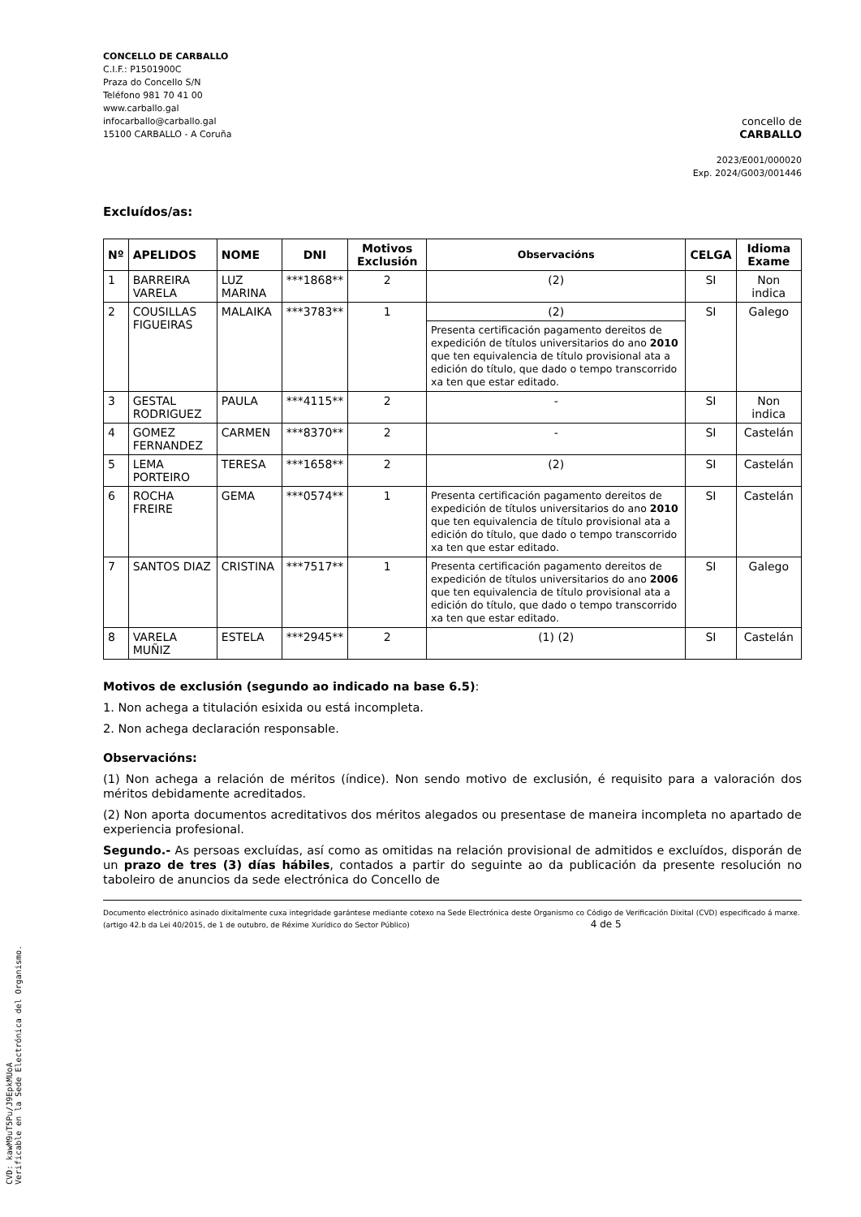CONCELLO DE CARBALLO
C.I.F.: P1501900C
Praza do Concello S/N
Teléfono 981 70 41 00
www.carballo.gal
infocarballo@carballo.gal
15100 CARBALLO - A Coruña
concello de
CARBALLO
2023/E001/000020
Exp. 2024/G003/001446
Excluídos/as:
| Nº | APELIDOS | NOME | DNI | Motivos Exclusión | Observacións | CELGA | Idioma Exame |
| --- | --- | --- | --- | --- | --- | --- | --- |
| 1 | BARREIRA VARELA | LUZ MARINA | ***1868** | 2 | (2) | SI | Non indica |
| 2 | COUSILLAS FIGUEIRAS | MALAIKA | ***3783** | 1 | (2) | SI | Galego |
| | | | | | Presenta certificación pagamento dereitos de expedición de títulos universitarios do ano 2010 que ten equivalencia de título provisional ata a edición do título, que dado o tempo transcorrido xa ten que estar editado. | | |
| 3 | GESTAL RODRIGUEZ | PAULA | ***4115** | 2 | - | SI | Non indica |
| 4 | GOMEZ FERNANDEZ | CARMEN | ***8370** | 2 | - | SI | Castelán |
| 5 | LEMA PORTEIRO | TERESA | ***1658** | 2 | (2) | SI | Castelán |
| 6 | ROCHA FREIRE | GEMA | ***0574** | 1 | Presenta certificación pagamento dereitos de expedición de títulos universitarios do ano 2010 que ten equivalencia de título provisional ata a edición do título, que dado o tempo transcorrido xa ten que estar editado. | SI | Castelán |
| 7 | SANTOS DIAZ | CRISTINA | ***7517** | 1 | Presenta certificación pagamento dereitos de expedición de títulos universitarios do ano 2006 que ten equivalencia de título provisional ata a edición do título, que dado o tempo transcorrido xa ten que estar editado. | SI | Galego |
| 8 | VARELA MUÑIZ | ESTELA | ***2945** | 2 | (1) (2) | SI | Castelán |
Motivos de exclusión (segundo ao indicado na base 6.5):
1. Non achega a titulación esixida ou está incompleta.
2. Non achega declaración responsable.
Observacións:
(1) Non achega a relación de méritos (índice). Non sendo motivo de exclusión, é requisito para a valoración dos méritos debidamente acreditados.
(2) Non aporta documentos acreditativos dos méritos alegados ou presentase de maneira incompleta no apartado de experiencia profesional.
Segundo.- As persoas excluídas, así como as omitidas na relación provisional de admitidos e excluídos, disporán de un prazo de tres (3) días hábiles, contados a partir do seguinte ao da publicación da presente resolución no taboleiro de anuncios da sede electrónica do Concello de
Documento electrónico asinado dixitalmente cuxa integridade garántese mediante cotexo na Sede Electrónica deste Organismo co Código de Verificación Dixital (CVD) especificado á marxe. (artigo 42.b da Lei 40/2015, de 1 de outubro, de Réxime Xurídico do Sector Público) 4 de 5
CVD: kawM9uT5Pu/J9EpkMUoA
Verificable en la Sede Electrónica del Organismo.